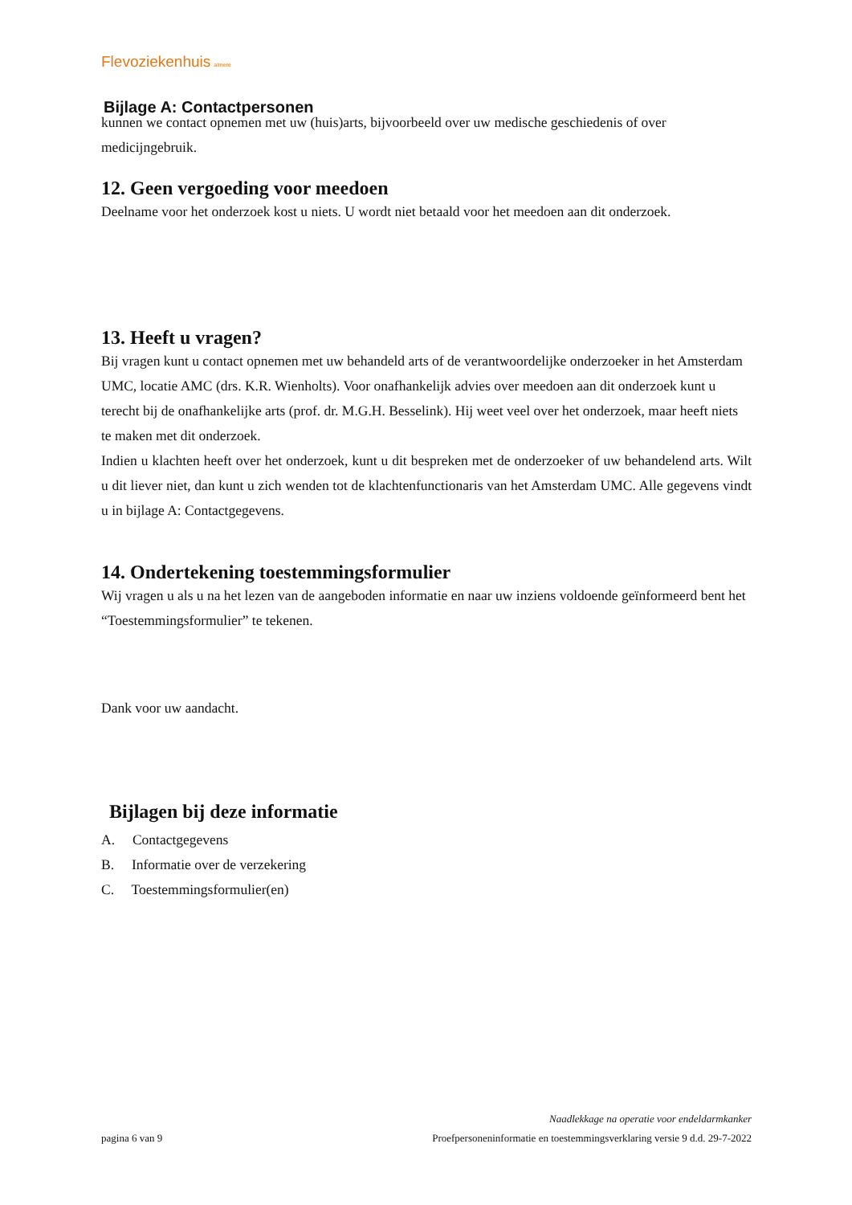Flevoziekenhuis almere
Bijlage A: Contactpersonen
kunnen we contact opnemen met uw (huis)arts, bijvoorbeeld over uw medische geschiedenis of over medicijngebruik.
12. Geen vergoeding voor meedoen
Deelname voor het onderzoek kost u niets. U wordt niet betaald voor het meedoen aan dit onderzoek.
13. Heeft u vragen?
Bij vragen kunt u contact opnemen met uw behandeld arts of de verantwoordelijke onderzoeker in het Amsterdam UMC, locatie AMC (drs. K.R. Wienholts). Voor onafhankelijk advies over meedoen aan dit onderzoek kunt u terecht bij de onafhankelijke arts (prof. dr. M.G.H. Besselink). Hij weet veel over het onderzoek, maar heeft niets te maken met dit onderzoek.
Indien u klachten heeft over het onderzoek, kunt u dit bespreken met de onderzoeker of uw behandelend arts. Wilt u dit liever niet, dan kunt u zich wenden tot de klachtenfunctionaris van het Amsterdam UMC. Alle gegevens vindt u in bijlage A: Contactgegevens.
14. Ondertekening toestemmingsformulier
Wij vragen u als u na het lezen van de aangeboden informatie en naar uw inziens voldoende geïnformeerd bent het “Toestemmingsformulier” te tekenen.
Dank voor uw aandacht.
Bijlagen bij deze informatie
A. Contactgegevens
B. Informatie over de verzekering
C. Toestemmingsformulier(en)
Naadlekkage na operatie voor endeldarmkanker
pagina 6 van 9 Proefpersoneninformatie en toestemmingsverklaring versie 9 d.d. 29-7-2022